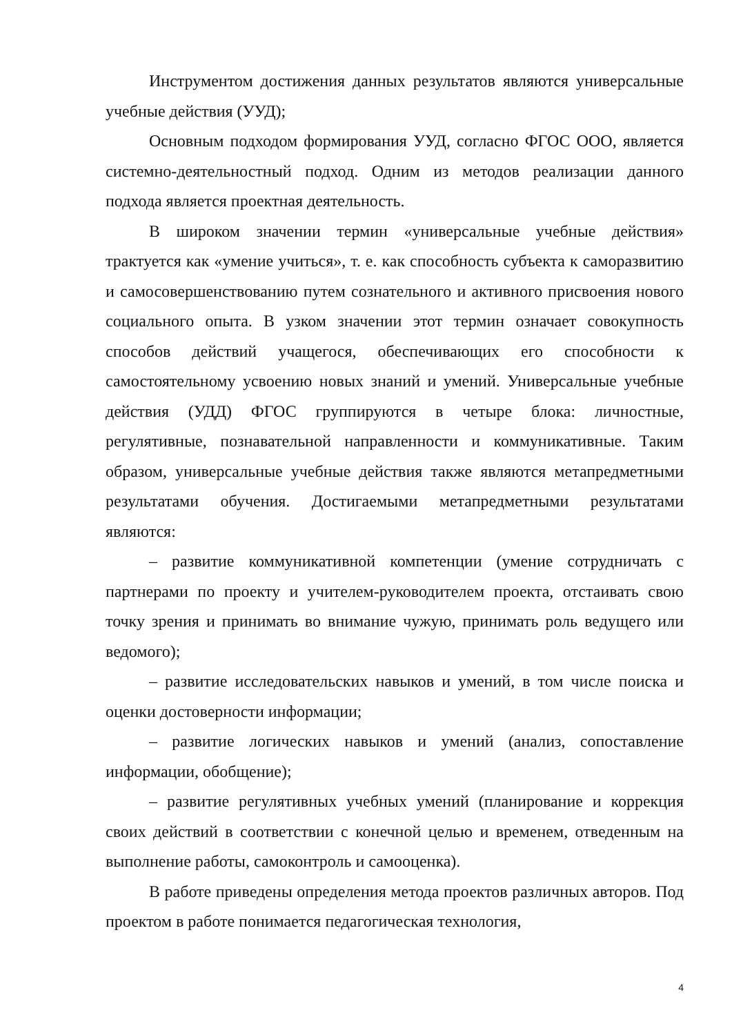Инструментом достижения данных результатов являются универсальные учебные действия (УУД);
Основным подходом формирования УУД, согласно ФГОС ООО, является системно-деятельностный подход. Одним из методов реализации данного подхода является проектная деятельность.
В широком значении термин «универсальные учебные действия» трактуется как «умение учиться», т. е. как способность субъекта к саморазвитию и самосовершенствованию путем сознательного и активного присвоения нового социального опыта. В узком значении этот термин означает совокупность способов действий учащегося, обеспечивающих его способности к самостоятельному усвоению новых знаний и умений. Универсальные учебные действия (УДД) ФГОС группируются в четыре блока: личностные, регулятивные, познавательной направленности и коммуникативные. Таким образом, универсальные учебные действия также являются метапредметными результатами обучения. Достигаемыми метапредметными результатами являются:
– развитие коммуникативной компетенции (умение сотрудничать с партнерами по проекту и учителем-руководителем проекта, отстаивать свою точку зрения и принимать во внимание чужую, принимать роль ведущего или ведомого);
– развитие исследовательских навыков и умений, в том числе поиска и оценки достоверности информации;
– развитие логических навыков и умений (анализ, сопоставление информации, обобщение);
– развитие регулятивных учебных умений (планирование и коррекция своих действий в соответствии с конечной целью и временем, отведенным на выполнение работы, самоконтроль и самооценка).
В работе приведены определения метода проектов различных авторов. Под проектом в работе понимается педагогическая технология,
4